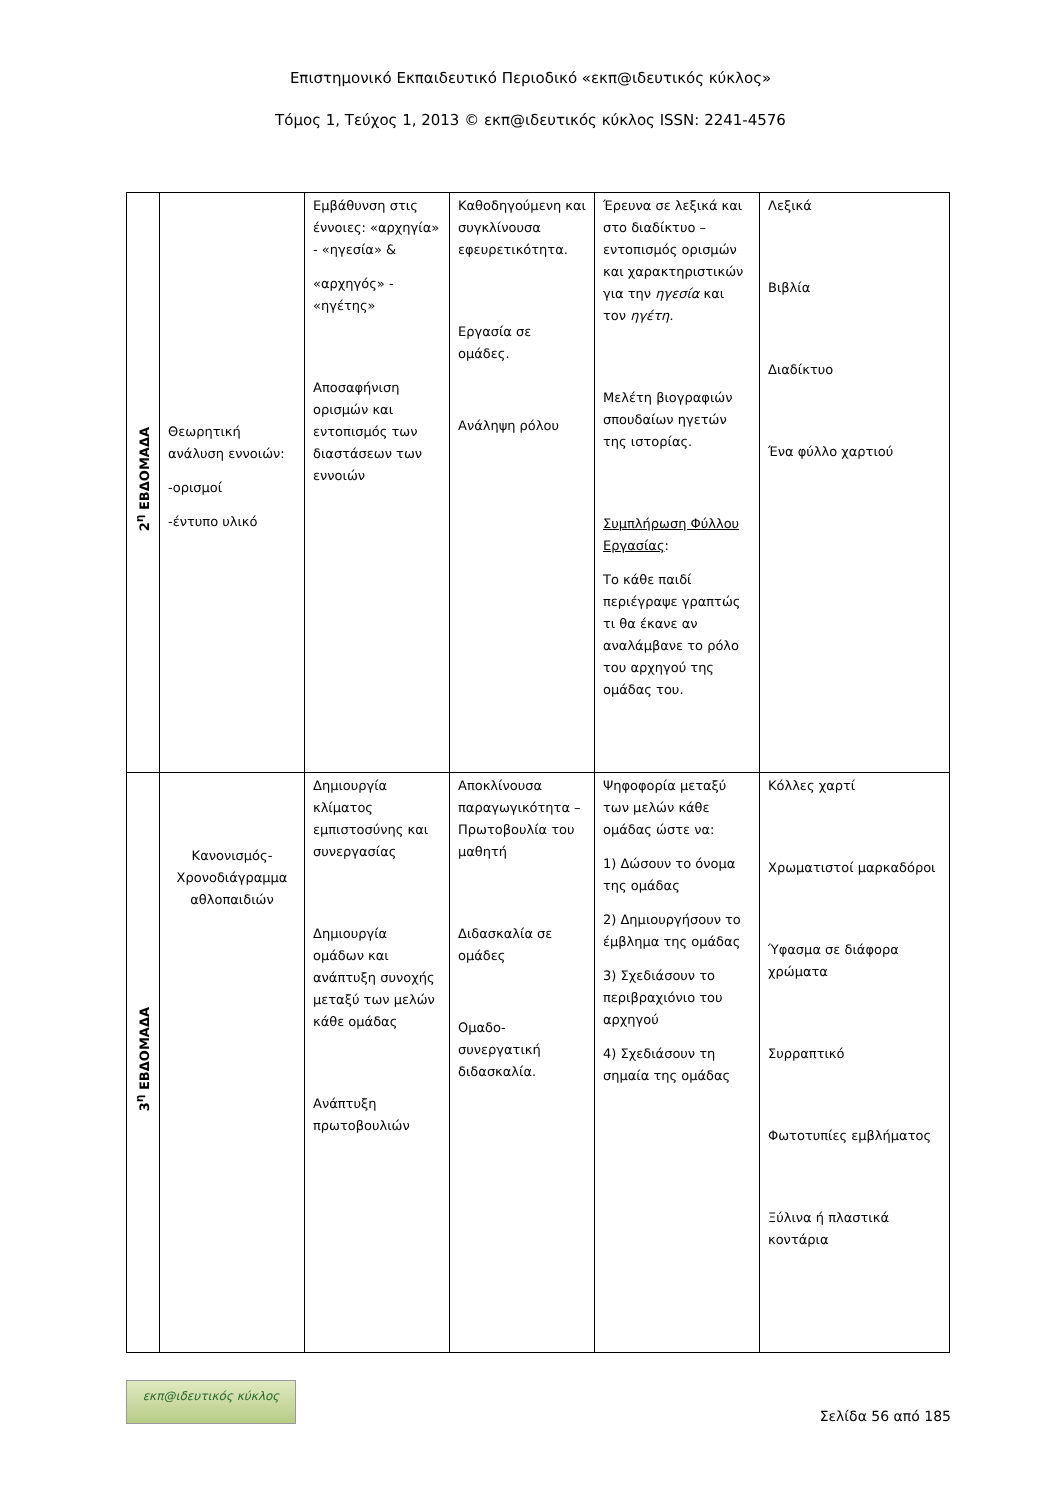Επιστημονικό Εκπαιδευτικό Περιοδικό «εκπ@ιδευτικός κύκλος»
Τόμος 1, Τεύχος 1, 2013 © εκπ@ιδευτικός κύκλος ISSN: 2241-4576
| 2<sup>η</sup> ΕΒΔΟΜΑΔΑ | Θεωρητική ανάλυση εννοιών: -ορισμοί -έντυπο υλικό | Εμβάθυνση στις έννοιες: «αρχηγία» - «ηγεσία» & «αρχηγός» - «ηγέτης» Αποσαφήνιση ορισμών και εντοπισμός των διαστάσεων των εννοιών | Καθοδηγούμενη και συγκλίνουσα εφευρετικότητα. Εργασία σε ομάδες. Ανάληψη ρόλου | Έρευνα σε λεξικά και στο διαδίκτυο – εντοπισμός ορισμών και χαρακτηριστικών για την ηγεσία και τον ηγέτη. Μελέτη βιογραφιών σπουδαίων ηγετών της ιστορίας. Συμπλήρωση Φύλλου Εργασίας : Το κάθε παιδί περιέγραψε γραπτώς τι θα έκανε αν αναλάμβανε το ρόλο του αρχηγού της ομάδας του. | Λεξικά Βιβλία Διαδίκτυο Ένα φύλλο χαρτιού |
| 3<sup>η</sup> ΕΒΔΟΜΑΔΑ | Κανονισμός-Χρονοδιάγραμμα αθλοπαιδιών | Δημιουργία κλίματος εμπιστοσύνης και συνεργασίας Δημιουργία ομάδων και ανάπτυξη συνοχής μεταξύ των μελών κάθε ομάδας Ανάπτυξη πρωτοβουλιών | Αποκλίνουσα παραγωγικότητα – Πρωτοβουλία του μαθητή Διδασκαλία σε ομάδες Ομαδο-συνεργατική διδασκαλία. | Ψηφοφορία μεταξύ των μελών κάθε ομάδας ώστε να: 1) Δώσουν το όνομα της ομάδας 2) Δημιουργήσουν το έμβλημα της ομάδας 3) Σχεδιάσουν το περιβραχιόνιο του αρχηγού 4) Σχεδιάσουν τη σημαία της ομάδας | Κόλλες χαρτί Χρωματιστοί μαρκαδόροι Ύφασμα σε διάφορα χρώματα Συρραπτικό Φωτοτυπίες εμβλήματος Ξύλινα ή πλαστικά κοντάρια |
εκπ@ιδευτικός κύκλος
Σελίδα 56 από 185